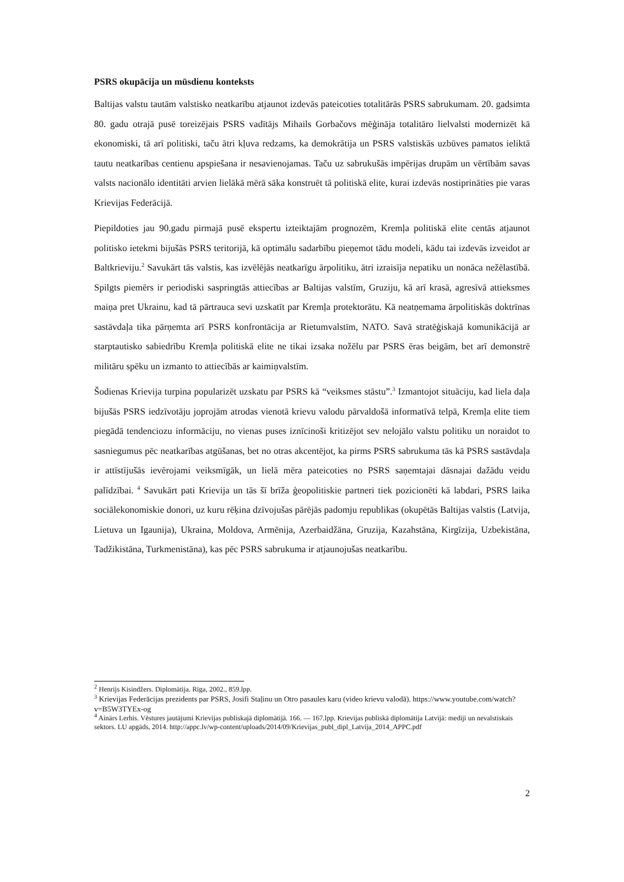PSRS okupācija un mūsdienu konteksts
Baltijas valstu tautām valstisko neatkarību atjaunot izdevās pateicoties totalitārās PSRS sabrukumam. 20. gadsimta 80. gadu otrajā pusē toreizējais PSRS vadītājs Mihails Gorbačovs mēģināja totalitāro lielvalsti modernizēt kā ekonomiski, tā arī politiski, taču ātri kļuva redzams, ka demokrātija un PSRS valstiskās uzbūves pamatos ieliktā tautu neatkarības centienu apspiešana ir nesavienojamas. Taču uz sabrukušās impērijas drupām un vērtībām savas valsts nacionālo identitāti arvien lielākā mērā sāka konstruēt tā politiskā elite, kurai izdevās nostiprināties pie varas Krievijas Federācijā.
Piepildoties jau 90.gadu pirmajā pusē ekspertu izteiktajām prognozēm, Kremļa politiskā elite centās atjaunot politisko ietekmi bijušās PSRS teritorijā, kā optimālu sadarbību pieņemot tādu modeli, kādu tai izdevās izveidot ar Baltkrieviju.<sup>2</sup> Savukārt tās valstis, kas izvēlējās neatkarīgu ārpolitiku, ātri izraisīja nepatiku un nonāca nežēlastībā. Spilgts piemērs ir periodiski saspringtās attiecības ar Baltijas valstīm, Gruziju, kā arī krasā, agresīvā attieksmes maiņa pret Ukrainu, kad tā pārtrauca sevi uzskatīt par Kremļa protektorātu. Kā neatņemama ārpolitiskās doktrīnas sastāvdaļa tika pārņemta arī PSRS konfrontācija ar Rietumvalstīm, NATO. Savā stratēģiskajā komunikācijā ar starptautisko sabiedrību Kremļa politiskā elite ne tikai izsaka nožēlu par PSRS ēras beigām, bet arī demonstrē militāru spēku un izmanto to attiecībās ar kaimiņvalstīm.
Šodienas Krievija turpina popularizēt uzskatu par PSRS kā “veiksmes stāstu”.<sup>3</sup> Izmantojot situāciju, kad liela daļa bijušās PSRS iedzīvotāju joprojām atrodas vienotā krievu valodu pārvaldošā informatīvā telpā, Kremļa elite tiem piegādā tendenciozu informāciju, no vienas puses iznīcinoši kritizējot sev nelojālo valstu politiku un noraidot to sasniegumus pēc neatkarības atgūšanas, bet no otras akcentējot, ka pirms PSRS sabrukuma tās kā PSRS sastāvdaļa ir attīstījušās ievērojami veiksmīgāk, un lielā mēra pateicoties no PSRS saņemtajai dāsnajai dažādu veidu palīdzībai. <sup>4</sup> Savukārt pati Krievija un tās šī brīža ģeopolitiskie partneri tiek pozicionēti kā labdari, PSRS laika sociālekonomiskie donori, uz kuru rēķina dzīvojušas pārējās padomju republikas (okupētās Baltijas valstis (Latvija, Lietuva un Igaunija), Ukraina, Moldova, Armēnija, Azerbaidžāna, Gruzija, Kazahstāna, Kirgīzija, Uzbekistāna, Tadžikistāna, Turkmenistāna), kas pēc PSRS sabrukuma ir atjaunojušas neatkarību.
<sup>2</sup> Henrijs Kisindžers. Diplomātija. Rīga, 2002., 859.lpp.
<sup>3</sup> Krievijas Federācijas prezidents par PSRS, Josifi Staļinu un Otro pasaules karu (video krievu valodā). https://www.youtube.com/watch?v=B5W3TYEx-og
<sup>4</sup> Ainārs Lerhis. Vēstures jautājumi Krievijas publiskajā diplomātijā. 166. — 167.lpp. Krievijas publiskā diplomātija Latvijā: mediji un nevalstiskais sektors. LU apgāds, 2014. http://appc.lv/wp-content/uploads/2014/09/Krievijas_publ_dipl_Latvija_2014_APPC.pdf
2